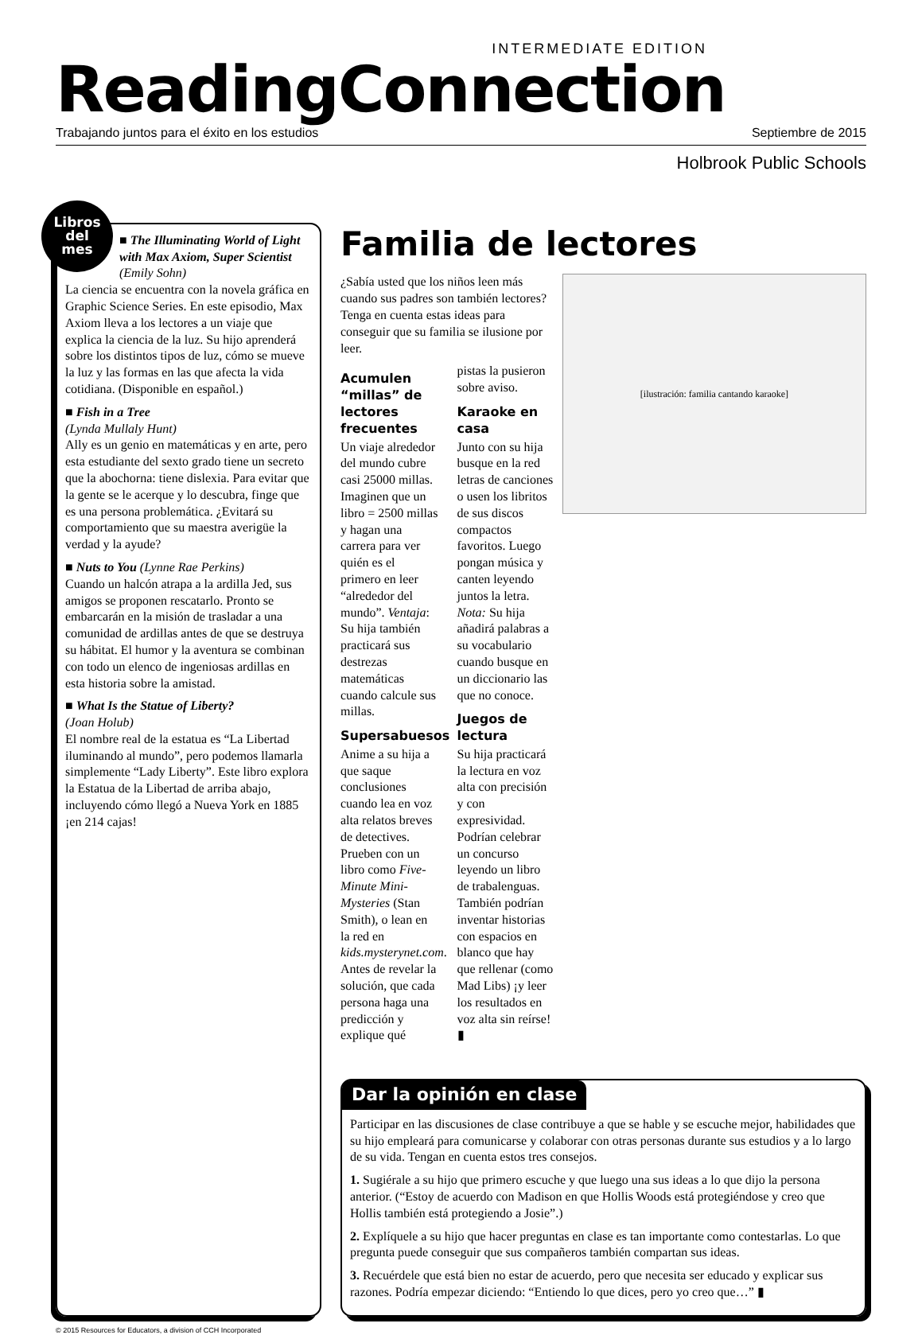INTERMEDIATE EDITION
ReadingConnection
Trabajando juntos para el éxito en los estudios Septiembre de 2015
Holbrook Public Schools
Libros
del
mes
■ The Illuminating World of Light with Max Axiom, Super Scientist (Emily Sohn)
La ciencia se encuentra con la novela gráfica en Graphic Science Series. En este episodio, Max Axiom lleva a los lectores a un viaje que explica la ciencia de la luz. Su hijo aprenderá sobre los distintos tipos de luz, cómo se mueve la luz y las formas en las que afecta la vida cotidiana. (Disponible en español.)
■ Fish in a Tree
(Lynda Mullaly Hunt)
Ally es un genio en matemáticas y en arte, pero esta estudiante del sexto grado tiene un secreto que la abochorna: tiene dislexia. Para evitar que la gente se le acerque y lo descubra, finge que es una persona problemática. ¿Evitará su comportamiento que su maestra averigüe la verdad y la ayude?
■ Nuts to You (Lynne Rae Perkins)
Cuando un halcón atrapa a la ardilla Jed, sus amigos se proponen rescatarlo. Pronto se embarcarán en la misión de trasladar a una comunidad de ardillas antes de que se destruya su hábitat. El humor y la aventura se combinan con todo un elenco de ingeniosas ardillas en esta historia sobre la amistad.
■ What Is the Statue of Liberty?
(Joan Holub)
El nombre real de la estatua es “La Libertad iluminando al mundo”, pero podemos llamarla simplemente “Lady Liberty”. Este libro explora la Estatua de la Libertad de arriba abajo, incluyendo cómo llegó a Nueva York en 1885 ¡en 214 cajas!
Familia de lectores
[ilustración: familia cantando karaoke]
¿Sabía usted que los niños leen más cuando sus padres son también lectores? Tenga en cuenta estas ideas para conseguir que su familia se ilusione por leer.
Acumulen “millas” de lectores frecuentes
Un viaje alrededor del mundo cubre casi 25000 millas. Imaginen que un libro = 2500 millas y hagan una carrera para ver quién es el primero en leer “alrededor del mundo”. Ventaja: Su hija también practicará sus destrezas matemáticas cuando calcule sus millas.
Supersabuesos
Anime a su hija a que saque conclusiones cuando lea en voz alta relatos breves de detectives. Prueben con un libro como Five-Minute Mini-Mysteries (Stan Smith), o lean en la red en kids.mysterynet.com. Antes de revelar la solución, que cada persona haga una predicción y explique qué pistas la pusieron sobre aviso.
Karaoke en casa
Junto con su hija busque en la red letras de canciones o usen los libritos de sus discos compactos favoritos. Luego pongan música y canten leyendo juntos la letra. Nota: Su hija añadirá palabras a su vocabulario cuando busque en un diccionario las que no conoce.
Juegos de lectura
Su hija practicará la lectura en voz alta con precisión y con expresividad. Podrían celebrar un concurso leyendo un libro de trabalenguas. También podrían inventar historias con espacios en blanco que hay que rellenar (como Mad Libs) ¡y leer los resultados en voz alta sin reírse! ▮
Dar la opinión en clase
Participar en las discusiones de clase contribuye a que se hable y se escuche mejor, habilidades que su hijo empleará para comunicarse y colaborar con otras personas durante sus estudios y a lo largo de su vida. Tengan en cuenta estos tres consejos.
1. Sugiérale a su hijo que primero escuche y que luego una sus ideas a lo que dijo la persona anterior. (“Estoy de acuerdo con Madison en que Hollis Woods está protegiéndose y creo que Hollis también está protegiendo a Josie”.)
2. Explíquele a su hijo que hacer preguntas en clase es tan importante como contestarlas. Lo que pregunta puede conseguir que sus compañeros también compartan sus ideas.
3. Recuérdele que está bien no estar de acuerdo, pero que necesita ser educado y explicar sus razones. Podría empezar diciendo: “Entiendo lo que dices, pero yo creo que…” ▮
© 2015 Resources for Educators, a division of CCH Incorporated